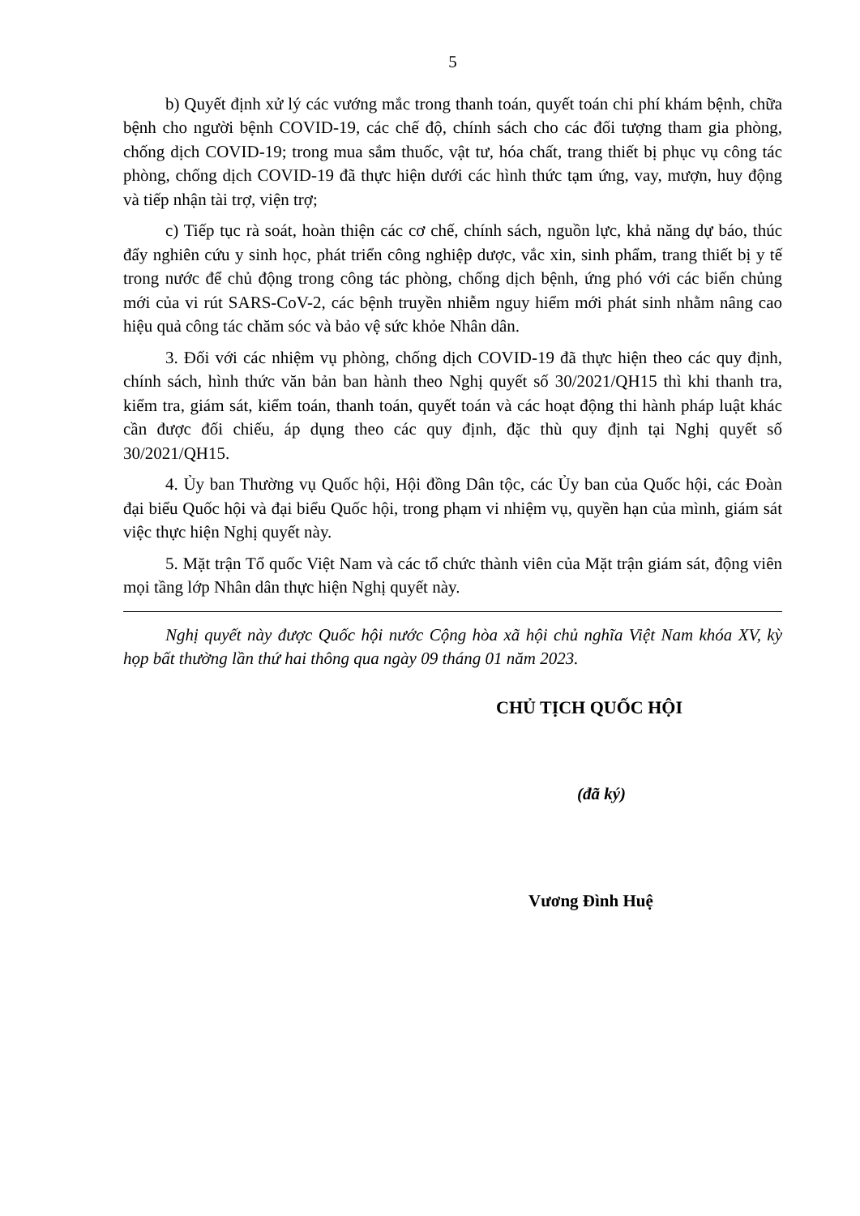5
b) Quyết định xử lý các vướng mắc trong thanh toán, quyết toán chi phí khám bệnh, chữa bệnh cho người bệnh COVID-19, các chế độ, chính sách cho các đối tượng tham gia phòng, chống dịch COVID-19; trong mua sắm thuốc, vật tư, hóa chất, trang thiết bị phục vụ công tác phòng, chống dịch COVID-19 đã thực hiện dưới các hình thức tạm ứng, vay, mượn, huy động và tiếp nhận tài trợ, viện trợ;
c) Tiếp tục rà soát, hoàn thiện các cơ chế, chính sách, nguồn lực, khả năng dự báo, thúc đẩy nghiên cứu y sinh học, phát triển công nghiệp dược, vắc xin, sinh phẩm, trang thiết bị y tế trong nước để chủ động trong công tác phòng, chống dịch bệnh, ứng phó với các biến chủng mới của vi rút SARS-CoV-2, các bệnh truyền nhiễm nguy hiểm mới phát sinh nhằm nâng cao hiệu quả công tác chăm sóc và bảo vệ sức khỏe Nhân dân.
3. Đối với các nhiệm vụ phòng, chống dịch COVID-19 đã thực hiện theo các quy định, chính sách, hình thức văn bản ban hành theo Nghị quyết số 30/2021/QH15 thì khi thanh tra, kiểm tra, giám sát, kiểm toán, thanh toán, quyết toán và các hoạt động thi hành pháp luật khác cần được đối chiếu, áp dụng theo các quy định, đặc thù quy định tại Nghị quyết số 30/2021/QH15.
4. Ủy ban Thường vụ Quốc hội, Hội đồng Dân tộc, các Ủy ban của Quốc hội, các Đoàn đại biểu Quốc hội và đại biểu Quốc hội, trong phạm vi nhiệm vụ, quyền hạn của mình, giám sát việc thực hiện Nghị quyết này.
5. Mặt trận Tổ quốc Việt Nam và các tổ chức thành viên của Mặt trận giám sát, động viên mọi tầng lớp Nhân dân thực hiện Nghị quyết này.
Nghị quyết này được Quốc hội nước Cộng hòa xã hội chủ nghĩa Việt Nam khóa XV, kỳ họp bất thường lần thứ hai thông qua ngày 09 tháng 01 năm 2023.
CHỦ TỊCH QUỐC HỘI
(đã ký)
Vương Đình Huệ